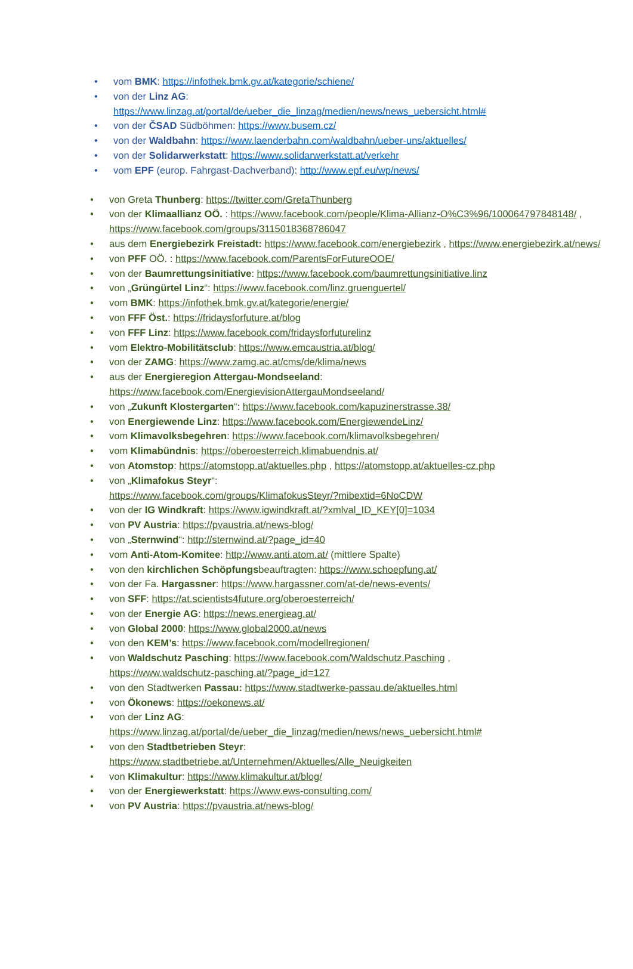• vom BMK: https://infothek.bmk.gv.at/kategorie/schiene/
• von der Linz AG:
https://www.linzag.at/portal/de/ueber_die_linzag/medien/news/news_uebersicht.html#
• von der ČSAD Südböhmen: https://www.busem.cz/
• von der Waldbahn: https://www.laenderbahn.com/waldbahn/ueber-uns/aktuelles/
• von der Solidarwerkstatt: https://www.solidarwerkstatt.at/verkehr
• vom EPF (europ. Fahrgast-Dachverband): http://www.epf.eu/wp/news/
• von Greta Thunberg: https://twitter.com/GretaThunberg
• von der Klimaallianz OÖ. : https://www.facebook.com/people/Klima-Allianz-O%C3%96/100064797848148/ , https://www.facebook.com/groups/3115018368786047
• aus dem Energiebezirk Freistadt: https://www.facebook.com/energiebezirk , https://www.energiebezirk.at/news/
• von PFF OÖ. : https://www.facebook.com/ParentsForFutureOOE/
• von der Baumrettungsinitiative: https://www.facebook.com/baumrettungsinitiative.linz
• von „Grüngürtel Linz“: https://www.facebook.com/linz.gruenguertel/
• vom BMK: https://infothek.bmk.gv.at/kategorie/energie/
• von FFF Öst.: https://fridaysforfuture.at/blog
• von FFF Linz: https://www.facebook.com/fridaysforfuturelinz
• vom Elektro-Mobilitätsclub: https://www.emcaustria.at/blog/
• von der ZAMG: https://www.zamg.ac.at/cms/de/klima/news
• aus der Energieregion Attergau-Mondseeland:
https://www.facebook.com/EnergievisionAttergauMondseeland/
• von „Zukunft Klostergarten“: https://www.facebook.com/kapuzinerstrasse.38/
• von Energiewende Linz: https://www.facebook.com/EnergiewendeLinz/
• vom Klimavolksbegehren: https://www.facebook.com/klimavolksbegehren/
• vom Klimabündnis: https://oberoesterreich.klimabuendnis.at/
• von Atomstop: https://atomstopp.at/aktuelles.php , https://atomstopp.at/aktuelles-cz.php
• von „Klimafokus Steyr“:
https://www.facebook.com/groups/KlimafokusSteyr/?mibextid=6NoCDW
• von der IG Windkraft: https://www.igwindkraft.at/?xmlval_ID_KEY[0]=1034
• von PV Austria: https://pvaustria.at/news-blog/
• von „Sternwind“: http://sternwind.at/?page_id=40
• vom Anti-Atom-Komitee: http://www.anti.atom.at/ (mittlere Spalte)
• von den kirchlichen Schöpfungsbeauftragten: https://www.schoepfung.at/
• von der Fa. Hargassner: https://www.hargassner.com/at-de/news-events/
• von SFF: https://at.scientists4future.org/oberoesterreich/
• von der Energie AG: https://news.energieag.at/
• von Global 2000: https://www.global2000.at/news
• von den KEM’s: https://www.facebook.com/modellregionen/
• von Waldschutz Pasching: https://www.facebook.com/Waldschutz.Pasching ,
https://www.waldschutz-pasching.at/?page_id=127
• von den Stadtwerken Passau: https://www.stadtwerke-passau.de/aktuelles.html
• von Ökonews: https://oekonews.at/
• von der Linz AG:
https://www.linzag.at/portal/de/ueber_die_linzag/medien/news/news_uebersicht.html#
• von den Stadtbetrieben Steyr:
https://www.stadtbetriebe.at/Unternehmen/Aktuelles/Alle_Neuigkeiten
• von Klimakultur: https://www.klimakultur.at/blog/
• von der Energiewerkstatt: https://www.ews-consulting.com/
• von PV Austria: https://pvaustria.at/news-blog/